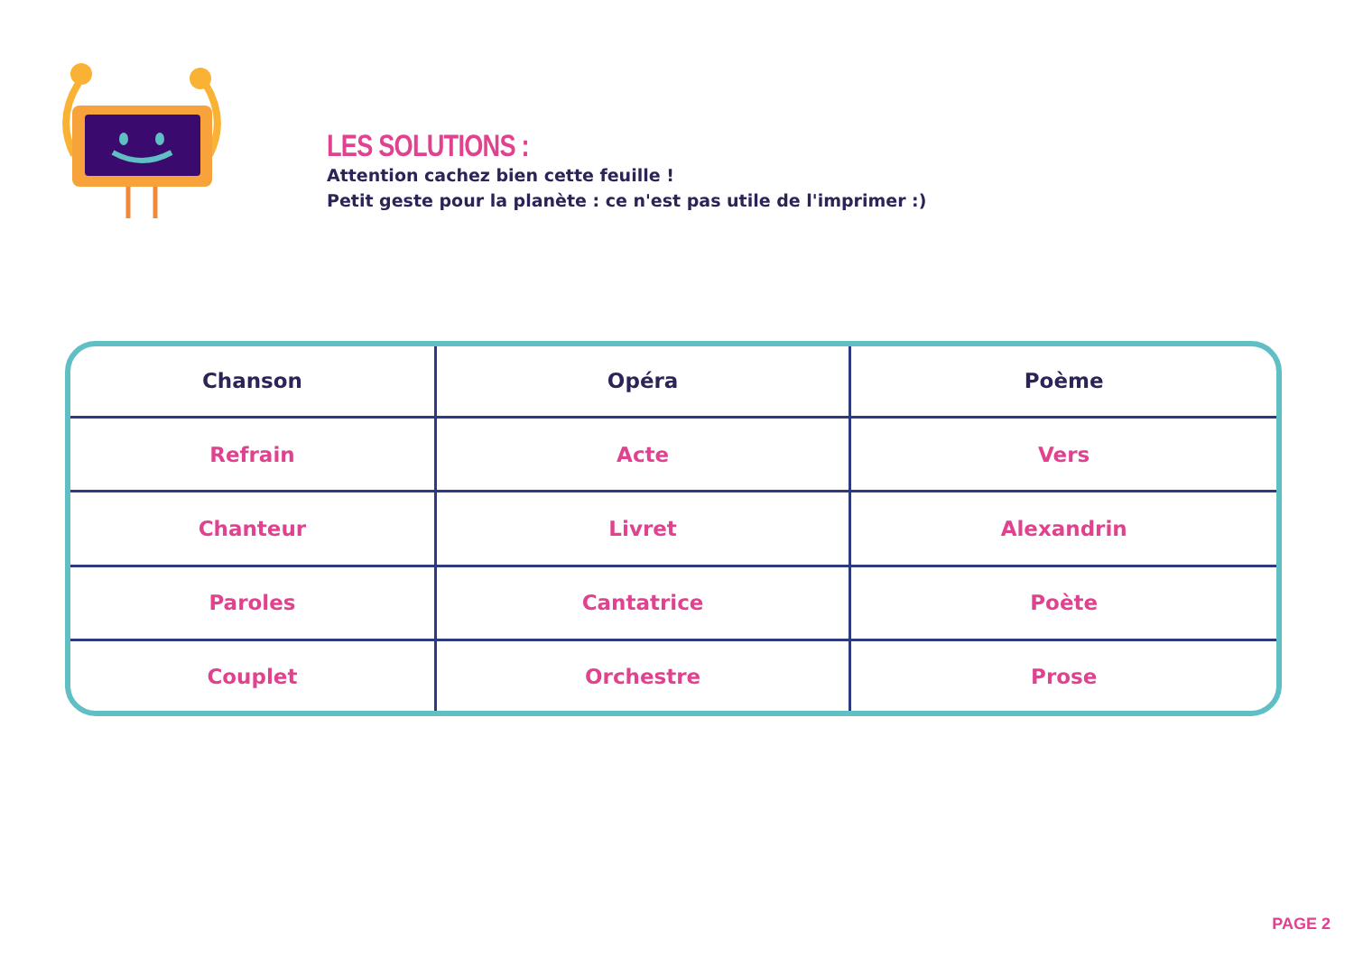LES SOLUTIONS :
Attention cachez bien cette feuille !
Petit geste pour la planète : ce n'est pas utile de l'imprimer :)
| Chanson | Opéra | Poème |
| --- | --- | --- |
| Refrain | Acte | Vers |
| Chanteur | Livret | Alexandrin |
| Paroles | Cantatrice | Poète |
| Couplet | Orchestre | Prose |
PAGE 2